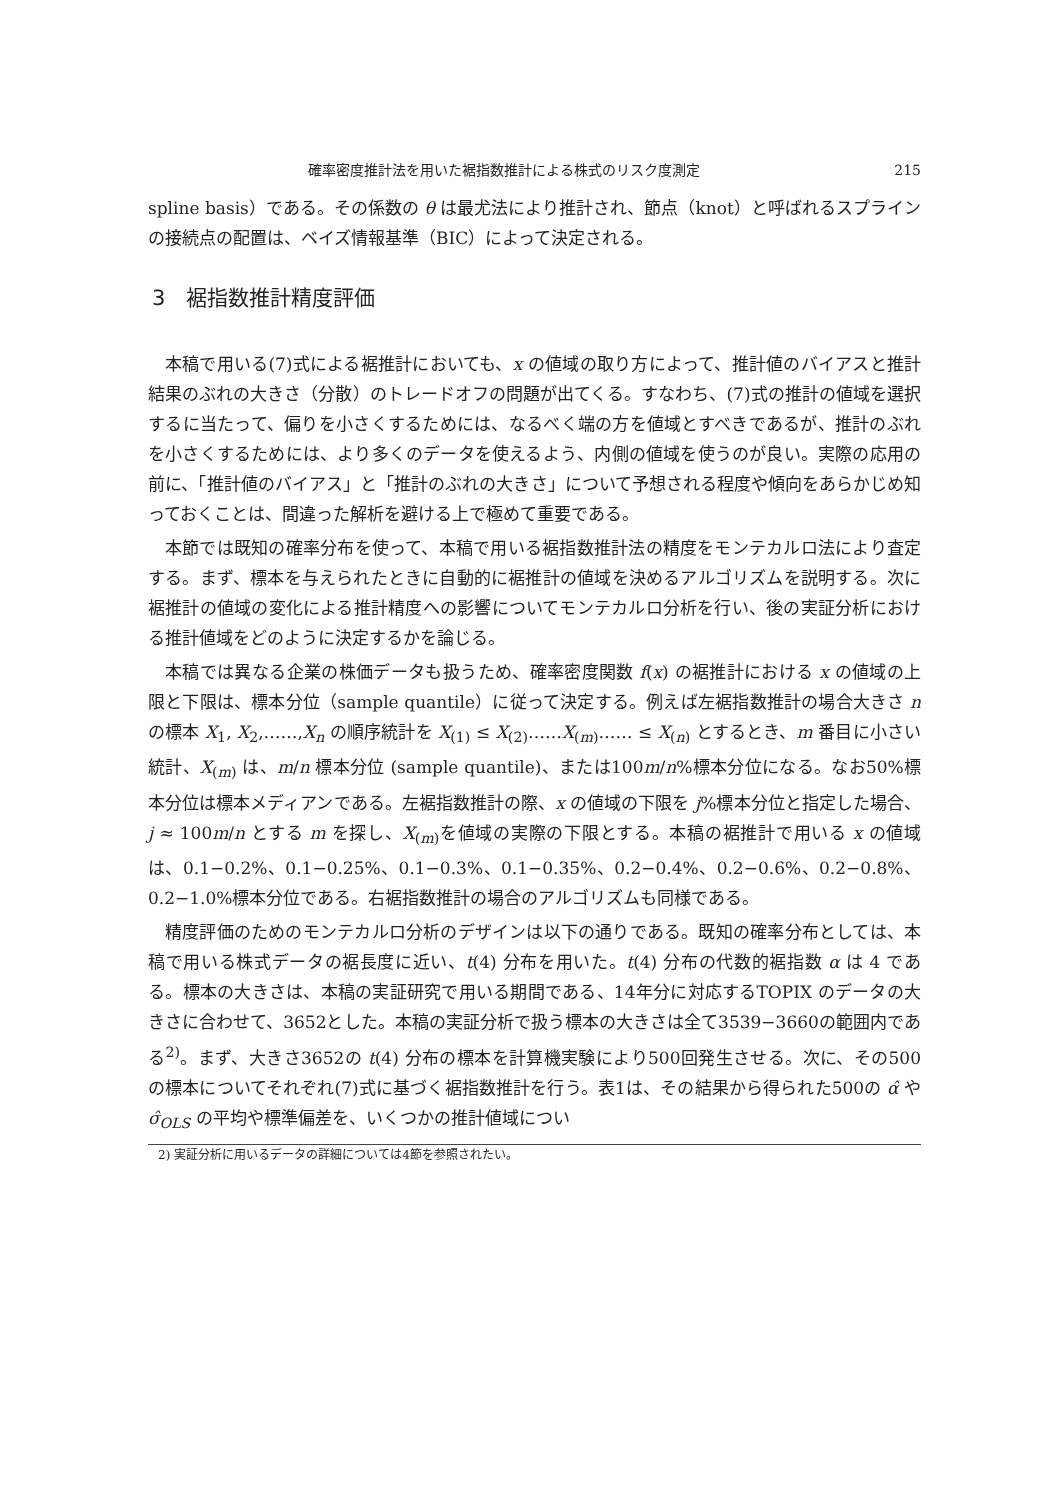確率密度推計法を用いた裾指数推計による株式のリスク度測定 215
spline basis）である。その係数の θ は最尤法により推計され、節点（knot）と呼ばれるスプラインの接続点の配置は、ベイズ情報基準（BIC）によって決定される。
3　裾指数推計精度評価
本稿で用いる(7)式による裾推計においても、x の値域の取り方によって、推計値のバイアスと推計結果のぶれの大きさ（分散）のトレードオフの問題が出てくる。すなわち、(7)式の推計の値域を選択するに当たって、偏りを小さくするためには、なるべく端の方を値域とすべきであるが、推計のぶれを小さくするためには、より多くのデータを使えるよう、内側の値域を使うのが良い。実際の応用の前に、「推計値のバイアス」と「推計のぶれの大きさ」について予想される程度や傾向をあらかじめ知っておくことは、間違った解析を避ける上で極めて重要である。
本節では既知の確率分布を使って、本稿で用いる裾指数推計法の精度をモンテカルロ法により査定する。まず、標本を与えられたときに自動的に裾推計の値域を決めるアルゴリズムを説明する。次に裾推計の値域の変化による推計精度への影響についてモンテカルロ分析を行い、後の実証分析における推計値域をどのように決定するかを論じる。
本稿では異なる企業の株価データも扱うため、確率密度関数 f(x) の裾推計における x の値域の上限と下限は、標本分位（sample quantile）に従って決定する。例えば左裾指数推計の場合大きさ n の標本 X<sub>1</sub>, X<sub>2</sub>,……,X<sub>n</sub> の順序統計を X<sub>(1)</sub> ≤ X<sub>(2)</sub>……X<sub>(m)</sub>…… ≤ X<sub>(n)</sub> とするとき、m 番目に小さい統計、X<sub>(m)</sub> は、m/n 標本分位 (sample quantile)、または100m/n%標本分位になる。なお50%標本分位は標本メディアンである。左裾指数推計の際、x の値域の下限を j%標本分位と指定した場合、j ≈ 100m/n とする m を探し、X<sub>(m)</sub>を値域の実際の下限とする。本稿の裾推計で用いる x の値域は、0.1−0.2%、0.1−0.25%、0.1−0.3%、0.1−0.35%、0.2−0.4%、0.2−0.6%、0.2−0.8%、0.2−1.0%標本分位である。右裾指数推計の場合のアルゴリズムも同様である。
精度評価のためのモンテカルロ分析のデザインは以下の通りである。既知の確率分布としては、本稿で用いる株式データの裾長度に近い、t(4) 分布を用いた。t(4) 分布の代数的裾指数 α は 4 である。標本の大きさは、本稿の実証研究で用いる期間である、14年分に対応するTOPIX のデータの大きさに合わせて、3652とした。本稿の実証分析で扱う標本の大きさは全て3539−3660の範囲内である<sup>2)</sup>。まず、大きさ3652の t(4) 分布の標本を計算機実験により500回発生させる。次に、その500の標本についてそれぞれ(7)式に基づく裾指数推計を行う。表1は、その結果から得られた500の α̂ や σ̂<sub>OLS</sub> の平均や標準偏差を、いくつかの推計値域につい
2) 実証分析に用いるデータの詳細については4節を参照されたい。